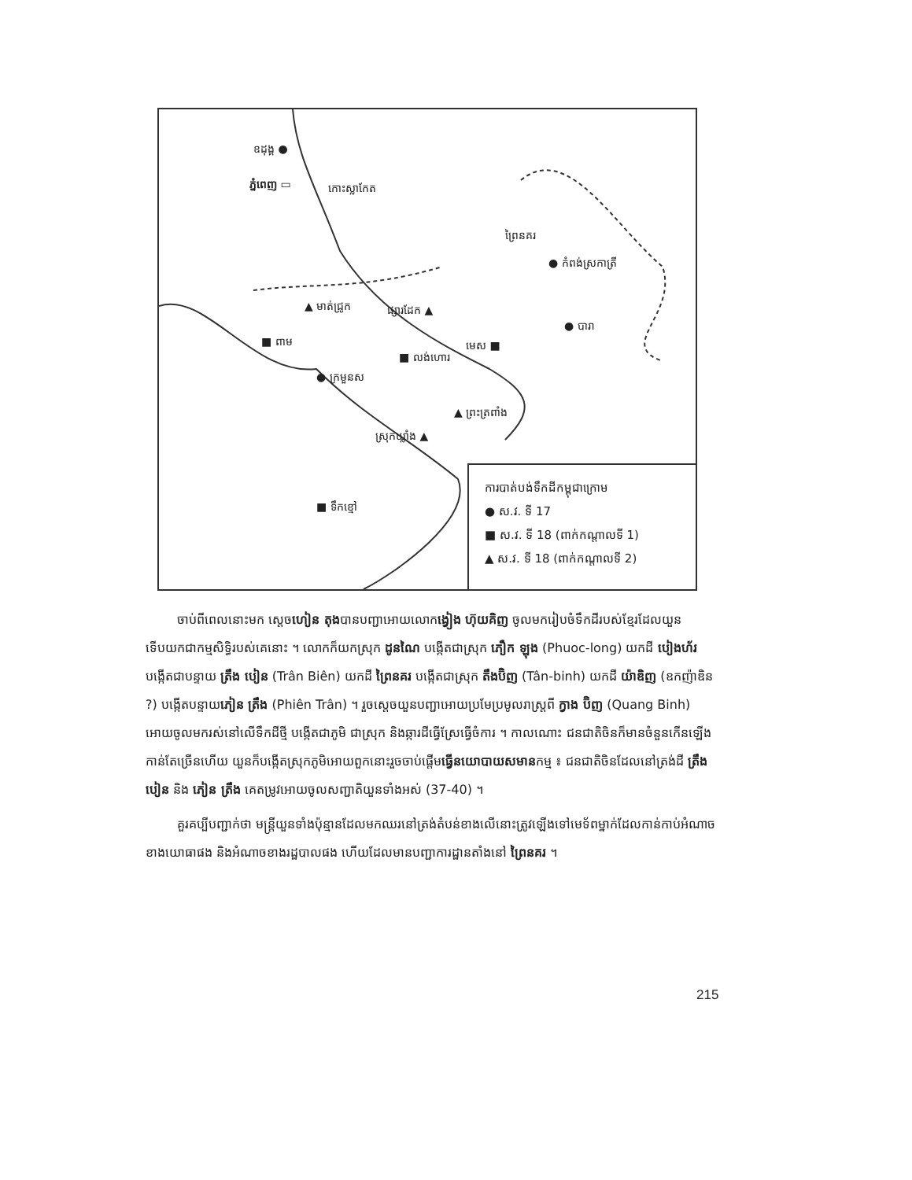ឧដុង្គ ●
ភ្នំពេញ ▭ កោះស្លាកែត
ព្រៃនគរ
● កំពង់ស្រកាត្រី
▲ មាត់ជ្រូក ផ្សារដែក ▲
● បារា
■ ពាម មេស ■
■ លង់ហោរ
● ក្រមួនស
▲ ព្រះត្រពាំង
ស្រុកឃ្លាំង ▲
■ ទឹកខ្មៅ
ការបាត់បង់ទឹកដីកម្ពុជាក្រោម
● ស.វ. ទី 17
■ ស.វ. ទី 18 (ពាក់កណ្តាលទី 1)
▲ ស.វ. ទី 18 (ពាក់កណ្តាលទី 2)
ចាប់ពីពេលនោះមក ស្តេចហៀន តុងបានបញ្ជាអោយលោកង្វៀង ហ៊ុយគិញ ចូលមករៀបចំទឹកដីរបស់ខ្មែរដែលយួនទើបយកជាកម្មសិទ្ធិរបស់គេនោះ ។ លោកក៏យកស្រុក ដូនណៃ បង្កើតជាស្រុក ភឿក ឡុង (Phuoc-long) យកដី បៀងហ័រ បង្កើតជាបន្ទាយ ត្រឹង បៀន (Trân Biên) យកដី ព្រៃនគរ បង្កើតជាស្រុក តឹងប៊ិញ (Tân-binh) យកដី យ៉ាឌិញ (ឧកញ៉ាឌិន ?) បង្កើតបន្ទាយភៀន ត្រឹង (Phiên Trân) ។ រួចស្តេចយួនបញ្ជាអោយប្រមែប្រមូលរាស្ត្រពី ក្វាង ប៊ិញ (Quang Binh) អោយចូលមករស់នៅលើទឹកដីថ្មី បង្កើតជាភូមិ ជាស្រុក និងឆ្ការដីធ្វើស្រែធ្វើចំការ ។ កាលណោះ ជនជាតិចិនក៏មានចំនួនកើនឡើងកាន់តែច្រើនហើយ យួនក៏បង្កើតស្រុកភូមិអោយពួកនោះរួចចាប់ផ្តើមធ្វើនយោបាយសមានកម្ម ៖ ជនជាតិចិនដែលនៅត្រង់ដី ត្រឹង បៀន និង ភៀន ត្រឹង គេតម្រូវអោយចូលសញ្ជាតិយួនទាំងអស់ (37-40) ។
គួរគប្បីបញ្ជាក់ថា មន្ត្រីយួនទាំងប៉ុន្មានដែលមកឈរនៅត្រង់តំបន់ខាងលើនោះត្រូវឡើងទៅមេទ័ពម្នាក់ដែលកាន់កាប់អំណាចខាងយោធាផង និងអំណាចខាងរដ្ឋបាលផង ហើយដែលមានបញ្ជាការដ្ឋានតាំងនៅ ព្រៃនគរ ។
215